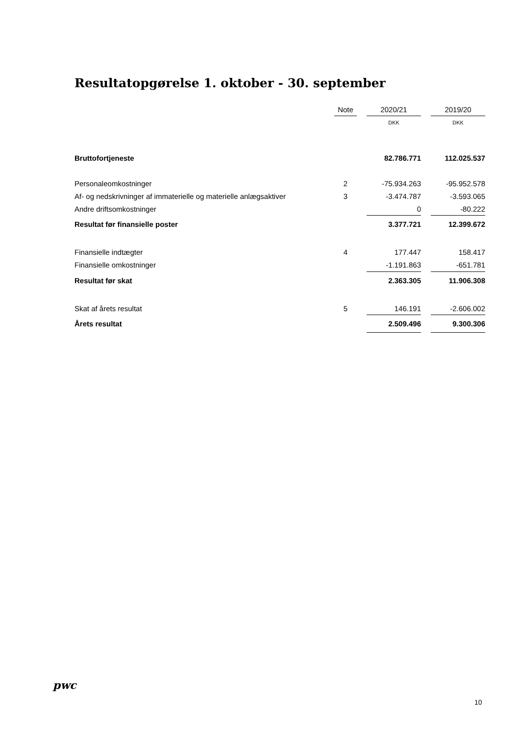Resultatopgørelse 1. oktober - 30. september
| | Note | | 2020/21 | | 2019/20 |
| --- | --- | --- | --- | --- | --- |
| | | | DKK | | DKK |
| Bruttofortjeneste | | | 82.786.771 | | 112.025.537 |
| Personaleomkostninger | 2 | | -75.934.263 | | -95.952.578 |
| Af- og nedskrivninger af immaterielle og materielle anlægsaktiver | 3 | | -3.474.787 | | -3.593.065 |
| Andre driftsomkostninger | | | 0 | | -80.222 |
| Resultat før finansielle poster | | | 3.377.721 | | 12.399.672 |
| Finansielle indtægter | 4 | | 177.447 | | 158.417 |
| Finansielle omkostninger | | | -1.191.863 | | -651.781 |
| Resultat før skat | | | 2.363.305 | | 11.906.308 |
| Skat af årets resultat | 5 | | 146.191 | | -2.606.002 |
| Årets resultat | | | 2.509.496 | | 9.300.306 |
pwc
10